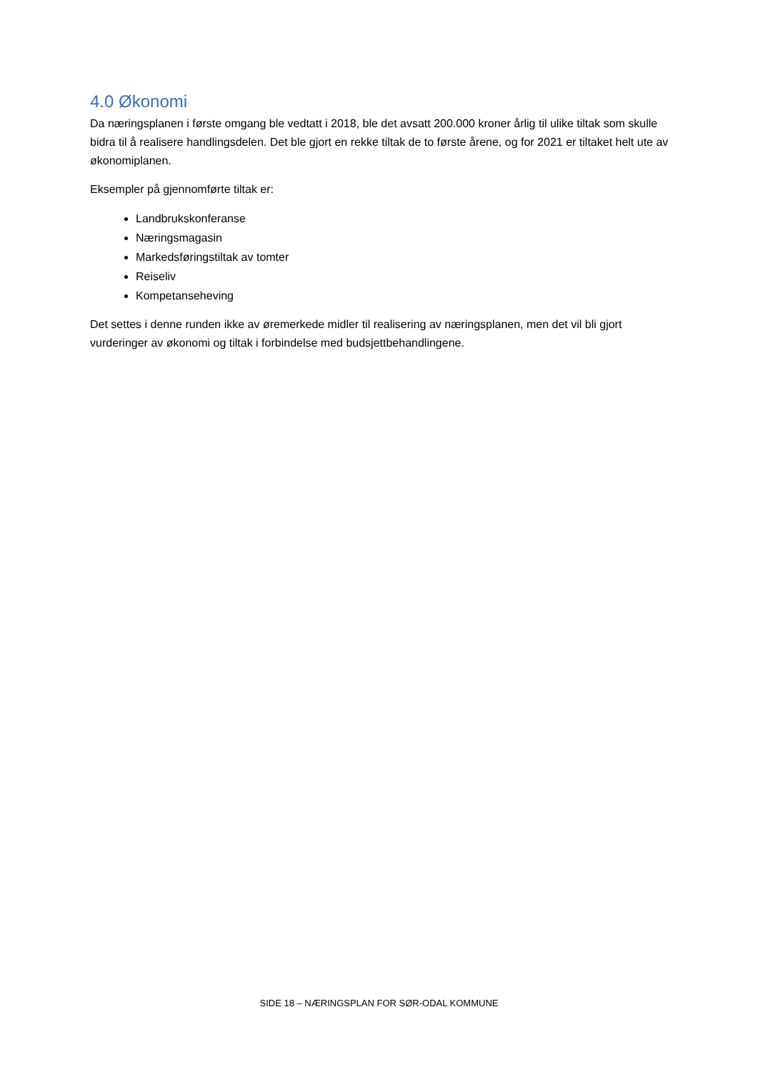4.0 Økonomi
Da næringsplanen i første omgang ble vedtatt i 2018, ble det avsatt 200.000 kroner årlig til ulike tiltak som skulle bidra til å realisere handlingsdelen. Det ble gjort en rekke tiltak de to første årene, og for 2021 er tiltaket helt ute av økonomiplanen.
Eksempler på gjennomførte tiltak er:
Landbrukskonferanse
Næringsmagasin
Markedsføringstiltak av tomter
Reiseliv
Kompetanseheving
Det settes i denne runden ikke av øremerkede midler til realisering av næringsplanen, men det vil bli gjort vurderinger av økonomi og tiltak i forbindelse med budsjettbehandlingene.
SIDE 18 – NÆRINGSPLAN FOR SØR-ODAL KOMMUNE